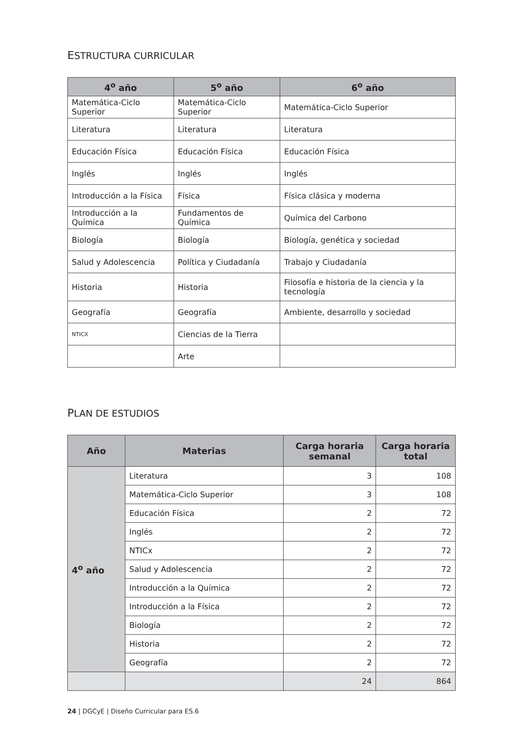ESTRUCTURA CURRICULAR
| 4<sup>o</sup> año | 5<sup>o</sup> año | 6<sup>o</sup> año |
| --- | --- | --- |
| Matemática-Ciclo Superior | Matemática-Ciclo Superior | Matemática-Ciclo Superior |
| Literatura | Literatura | Literatura |
| Educación Física | Educación Física | Educación Física |
| Inglés | Inglés | Inglés |
| Introducción a la Física | Física | Física clásica y moderna |
| Introducción a la Química | Fundamentos de Química | Química del Carbono |
| Biología | Biología | Biología, genética y sociedad |
| Salud y Adolescencia | Política y Ciudadanía | Trabajo y Ciudadanía |
| Historia | Historia | Filosofía e historia de la ciencia y la tecnología |
| Geografía | Geografía | Ambiente, desarrollo y sociedad |
| NTICX | Ciencias de la Tierra | |
| | Arte | |
PLAN DE ESTUDIOS
| Año | Materias | Carga horaria semanal | Carga horaria total |
| --- | --- | --- | --- |
| 4<sup>o</sup> año | Literatura | 3 | 108 |
| | Matemática-Ciclo Superior | 3 | 108 |
| | Educación Física | 2 | 72 |
| | Inglés | 2 | 72 |
| | NTICx | 2 | 72 |
| | Salud y Adolescencia | 2 | 72 |
| | Introducción a la Química | 2 | 72 |
| | Introducción a la Física | 2 | 72 |
| | Biología | 2 | 72 |
| | Historia | 2 | 72 |
| | Geografía | 2 | 72 |
| | | 24 | 864 |
24 | DGCyE | Diseño Curricular para ES.6